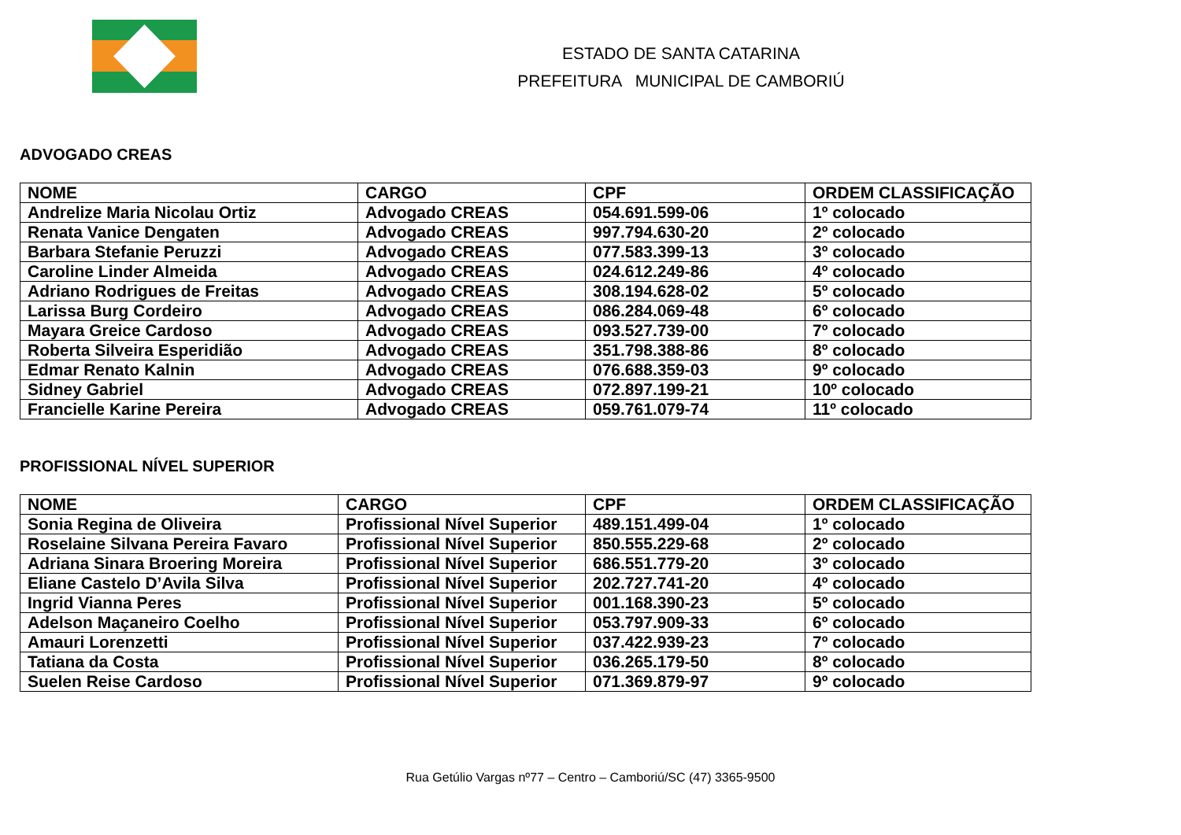ESTADO DE SANTA CATARINA
PREFEITURA MUNICIPAL DE CAMBORIÚ
ADVOGADO CREAS
| NOME | CARGO | CPF | ORDEM CLASSIFICAÇÃO |
| --- | --- | --- | --- |
| Andrelize Maria Nicolau Ortiz | Advogado CREAS | 054.691.599-06 | 1º colocado |
| Renata Vanice Dengaten | Advogado CREAS | 997.794.630-20 | 2º colocado |
| Barbara Stefanie Peruzzi | Advogado CREAS | 077.583.399-13 | 3º colocado |
| Caroline Linder Almeida | Advogado CREAS | 024.612.249-86 | 4º colocado |
| Adriano Rodrigues de Freitas | Advogado CREAS | 308.194.628-02 | 5º colocado |
| Larissa Burg Cordeiro | Advogado CREAS | 086.284.069-48 | 6º colocado |
| Mayara Greice Cardoso | Advogado CREAS | 093.527.739-00 | 7º colocado |
| Roberta Silveira Esperidião | Advogado CREAS | 351.798.388-86 | 8º colocado |
| Edmar Renato Kalnin | Advogado CREAS | 076.688.359-03 | 9º colocado |
| Sidney Gabriel | Advogado CREAS | 072.897.199-21 | 10º colocado |
| Francielle Karine Pereira | Advogado CREAS | 059.761.079-74 | 11º colocado |
PROFISSIONAL NÍVEL SUPERIOR
| NOME | CARGO | CPF | ORDEM CLASSIFICAÇÃO |
| --- | --- | --- | --- |
| Sonia Regina de Oliveira | Profissional Nível Superior | 489.151.499-04 | 1º colocado |
| Roselaine Silvana Pereira Favaro | Profissional Nível Superior | 850.555.229-68 | 2º colocado |
| Adriana Sinara Broering Moreira | Profissional Nível Superior | 686.551.779-20 | 3º colocado |
| Eliane Castelo D’Avila Silva | Profissional Nível Superior | 202.727.741-20 | 4º colocado |
| Ingrid Vianna Peres | Profissional Nível Superior | 001.168.390-23 | 5º colocado |
| Adelson Maçaneiro Coelho | Profissional Nível Superior | 053.797.909-33 | 6º colocado |
| Amauri Lorenzetti | Profissional Nível Superior | 037.422.939-23 | 7º colocado |
| Tatiana da Costa | Profissional Nível Superior | 036.265.179-50 | 8º colocado |
| Suelen Reise Cardoso | Profissional Nível Superior | 071.369.879-97 | 9º colocado |
Rua Getúlio Vargas nº77 – Centro – Camboriú/SC (47) 3365-9500